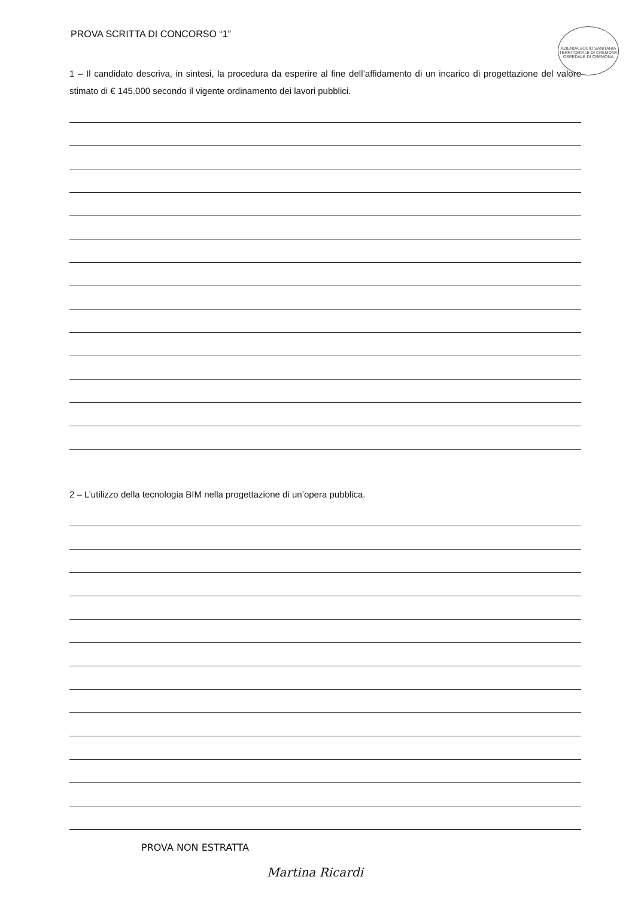AZIENDA SOCIO SANITARIA TERRITORIALE DI CREMONA OSPEDALE DI CREMONA
PROVA SCRITTA DI CONCORSO “1”
1 – Il candidato descriva, in sintesi, la procedura da esperire al fine dell’affidamento di un incarico di progettazione del valore stimato di € 145.000 secondo il vigente ordinamento dei lavori pubblici.
2 – L’utilizzo della tecnologia BIM nella progettazione di un’opera pubblica.
PROVA NON ESTRATTA
Martina Ricardi